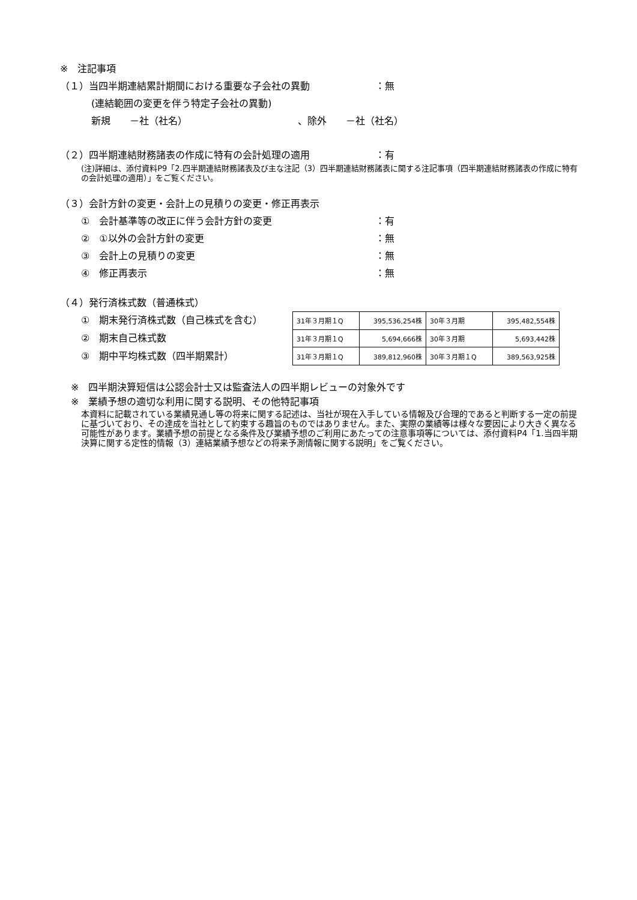※　注記事項
（１）当四半期連結累計期間における重要な子会社の異動 ：無
(連結範囲の変更を伴う特定子会社の異動)
新規　　－社（社名）　　　　　　　　　　　　、除外　　－社（社名）
（２）四半期連結財務諸表の作成に特有の会計処理の適用 ：有
(注)詳細は、添付資料P9「2.四半期連結財務諸表及び主な注記（3）四半期連結財務諸表に関する注記事項（四半期連結財務諸表の作成に特有の会計処理の適用）」をご覧ください。
（３）会計方針の変更・会計上の見積りの変更・修正再表示
①　会計基準等の改正に伴う会計方針の変更 ：有
②　①以外の会計方針の変更 ：無
③　会計上の見積りの変更 ：無
④　修正再表示 ：無
（４）発行済株式数（普通株式）
①　期末発行済株式数（自己株式を含む）
②　期末自己株式数
③　期中平均株式数（四半期累計）
| 31年３月期１Q | 395,536,254株 | 30年３月期 | 395,482,554株 |
| 31年３月期１Q | 5,694,666株 | 30年３月期 | 5,693,442株 |
| 31年３月期１Q | 389,812,960株 | 30年３月期１Q | 389,563,925株 |
※　四半期決算短信は公認会計士又は監査法人の四半期レビューの対象外です
※　業績予想の適切な利用に関する説明、その他特記事項
本資料に記載されている業績見通し等の将来に関する記述は、当社が現在入手している情報及び合理的であると判断する一定の前提に基づいており、その達成を当社として約束する趣旨のものではありません。また、実際の業績等は様々な要因により大きく異なる可能性があります。業績予想の前提となる条件及び業績予想のご利用にあたっての注意事項等については、添付資料P4「1.当四半期決算に関する定性的情報（3）連結業績予想などの将来予測情報に関する説明」をご覧ください。